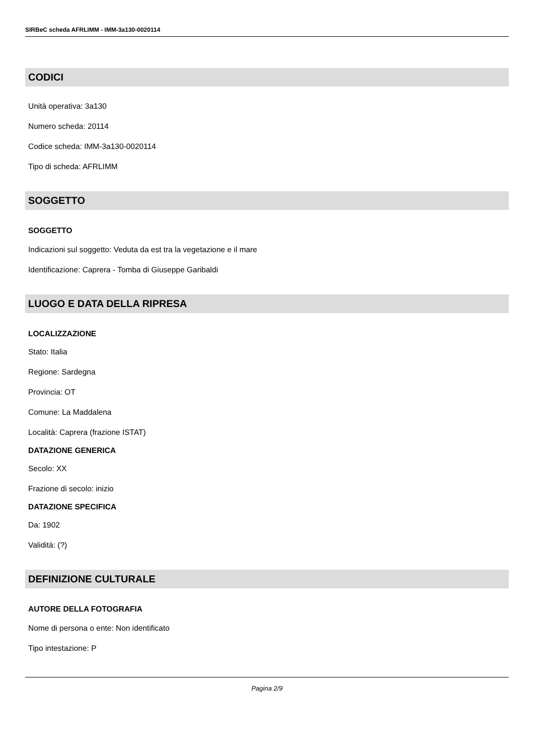SIRBeC scheda AFRLIMM - IMM-3a130-0020114
CODICI
Unità operativa: 3a130
Numero scheda: 20114
Codice scheda: IMM-3a130-0020114
Tipo di scheda: AFRLIMM
SOGGETTO
SOGGETTO
Indicazioni sul soggetto: Veduta da est tra la vegetazione e il mare
Identificazione: Caprera - Tomba di Giuseppe Garibaldi
LUOGO E DATA DELLA RIPRESA
LOCALIZZAZIONE
Stato: Italia
Regione: Sardegna
Provincia: OT
Comune: La Maddalena
Località: Caprera (frazione ISTAT)
DATAZIONE GENERICA
Secolo: XX
Frazione di secolo: inizio
DATAZIONE SPECIFICA
Da: 1902
Validità: (?)
DEFINIZIONE CULTURALE
AUTORE DELLA FOTOGRAFIA
Nome di persona o ente: Non identificato
Tipo intestazione: P
Pagina 2/9